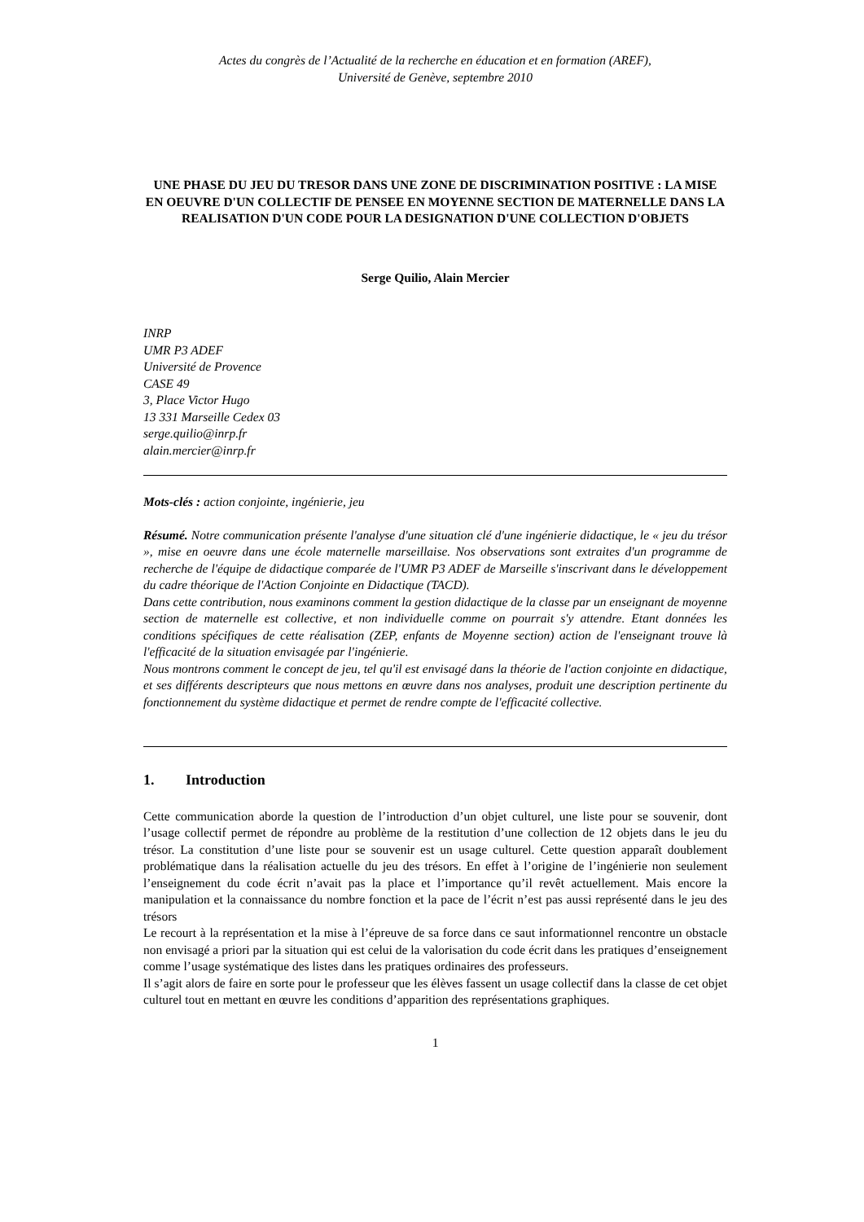Actes du congrès de l’Actualité de la recherche en éducation et en formation (AREF),
Université de Genève, septembre 2010
UNE PHASE DU JEU DU TRESOR DANS UNE ZONE DE DISCRIMINATION POSITIVE : LA MISE EN OEUVRE D'UN COLLECTIF DE PENSEE EN MOYENNE SECTION DE MATERNELLE DANS LA REALISATION D'UN CODE POUR LA DESIGNATION D'UNE COLLECTION D'OBJETS
Serge Quilio, Alain Mercier
INRP
UMR P3 ADEF
Université de Provence
CASE 49
3, Place Victor Hugo
13 331 Marseille Cedex 03
serge.quilio@inrp.fr
alain.mercier@inrp.fr
Mots-clés : action conjointe, ingénierie, jeu
Résumé. Notre communication présente l'analyse d'une situation clé d'une ingénierie didactique, le « jeu du trésor », mise en oeuvre dans une école maternelle marseillaise. Nos observations sont extraites d'un programme de recherche de l'équipe de didactique comparée de l'UMR P3 ADEF de Marseille s'inscrivant dans le développement du cadre théorique de l'Action Conjointe en Didactique (TACD).
Dans cette contribution, nous examinons comment la gestion didactique de la classe par un enseignant de moyenne section de maternelle est collective, et non individuelle comme on pourrait s'y attendre. Etant données les conditions spécifiques de cette réalisation (ZEP, enfants de Moyenne section) action de l'enseignant trouve là l'efficacité de la situation envisagée par l'ingénierie.
Nous montrons comment le concept de jeu, tel qu'il est envisagé dans la théorie de l'action conjointe en didactique, et ses différents descripteurs que nous mettons en œuvre dans nos analyses, produit une description pertinente du fonctionnement du système didactique et permet de rendre compte de l'efficacité collective.
1. Introduction
Cette communication aborde la question de l’introduction d’un objet culturel, une liste pour se souvenir, dont l’usage collectif permet de répondre au problème de la restitution d’une collection de 12 objets dans le jeu du trésor. La constitution d’une liste pour se souvenir est un usage culturel. Cette question apparaît doublement problématique dans la réalisation actuelle du jeu des trésors. En effet à l’origine de l’ingénierie non seulement l’enseignement du code écrit n’avait pas la place et l’importance qu’il revêt actuellement. Mais encore la manipulation et la connaissance du nombre fonction et la pace de l’écrit n’est pas aussi représenté dans le jeu des trésors
Le recourt à la représentation et la mise à l’épreuve de sa force dans ce saut informationnel rencontre un obstacle non envisagé a priori par la situation qui est celui de la valorisation du code écrit dans les pratiques d’enseignement comme l’usage systématique des listes dans les pratiques ordinaires des professeurs.
Il s’agit alors de faire en sorte pour le professeur que les élèves fassent un usage collectif dans la classe de cet objet culturel tout en mettant en œuvre les conditions d’apparition des représentations graphiques.
1